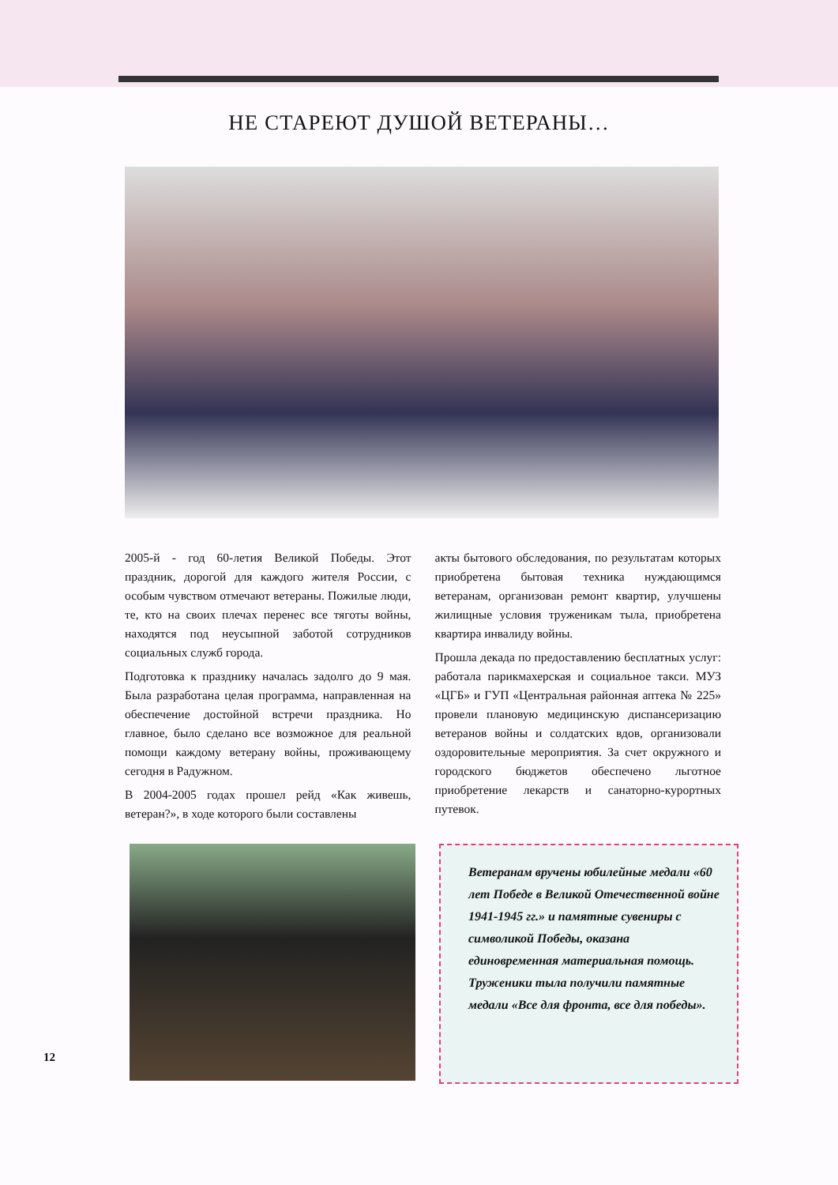НЕ СТАРЕЮТ ДУШОЙ ВЕТЕРАНЫ…
2005-й - год 60-летия Великой Победы. Этот праздник, дорогой для каждого жителя России, с особым чувством отмечают ветераны. Пожилые люди, те, кто на своих плечах перенес все тяготы войны, находятся под неусыпной заботой сотрудников социальных служб города.
Подготовка к празднику началась задолго до 9 мая. Была разработана целая программа, направленная на обеспечение достойной встречи праздника. Но главное, было сделано все возможное для реальной помощи каждому ветерану войны, проживающему сегодня в Радужном.
В 2004-2005 годах прошел рейд «Как живешь, ветеран?», в ходе которого были составлены
акты бытового обследования, по результатам которых приобретена бытовая техника нуждающимся ветеранам, организован ремонт квартир, улучшены жилищные условия труженикам тыла, приобретена квартира инвалиду войны.
Прошла декада по предоставлению бесплатных услуг: работала парикмахерская и социальное такси. МУЗ «ЦГБ» и ГУП «Центральная районная аптека № 225» провели плановую медицинскую диспансеризацию ветеранов войны и солдатских вдов, организовали оздоровительные мероприятия. За счет окружного и городского бюджетов обеспечено льготное приобретение лекарств и санаторно-курортных путевок.
Ветеранам вручены юбилейные медали «60 лет Победе в Великой Отечественной войне 1941-1945 гг.» и памятные сувениры с символикой Победы, оказана единовременная материальная помощь. Труженики тыла получили памятные медали «Все для фронта, все для победы».
12